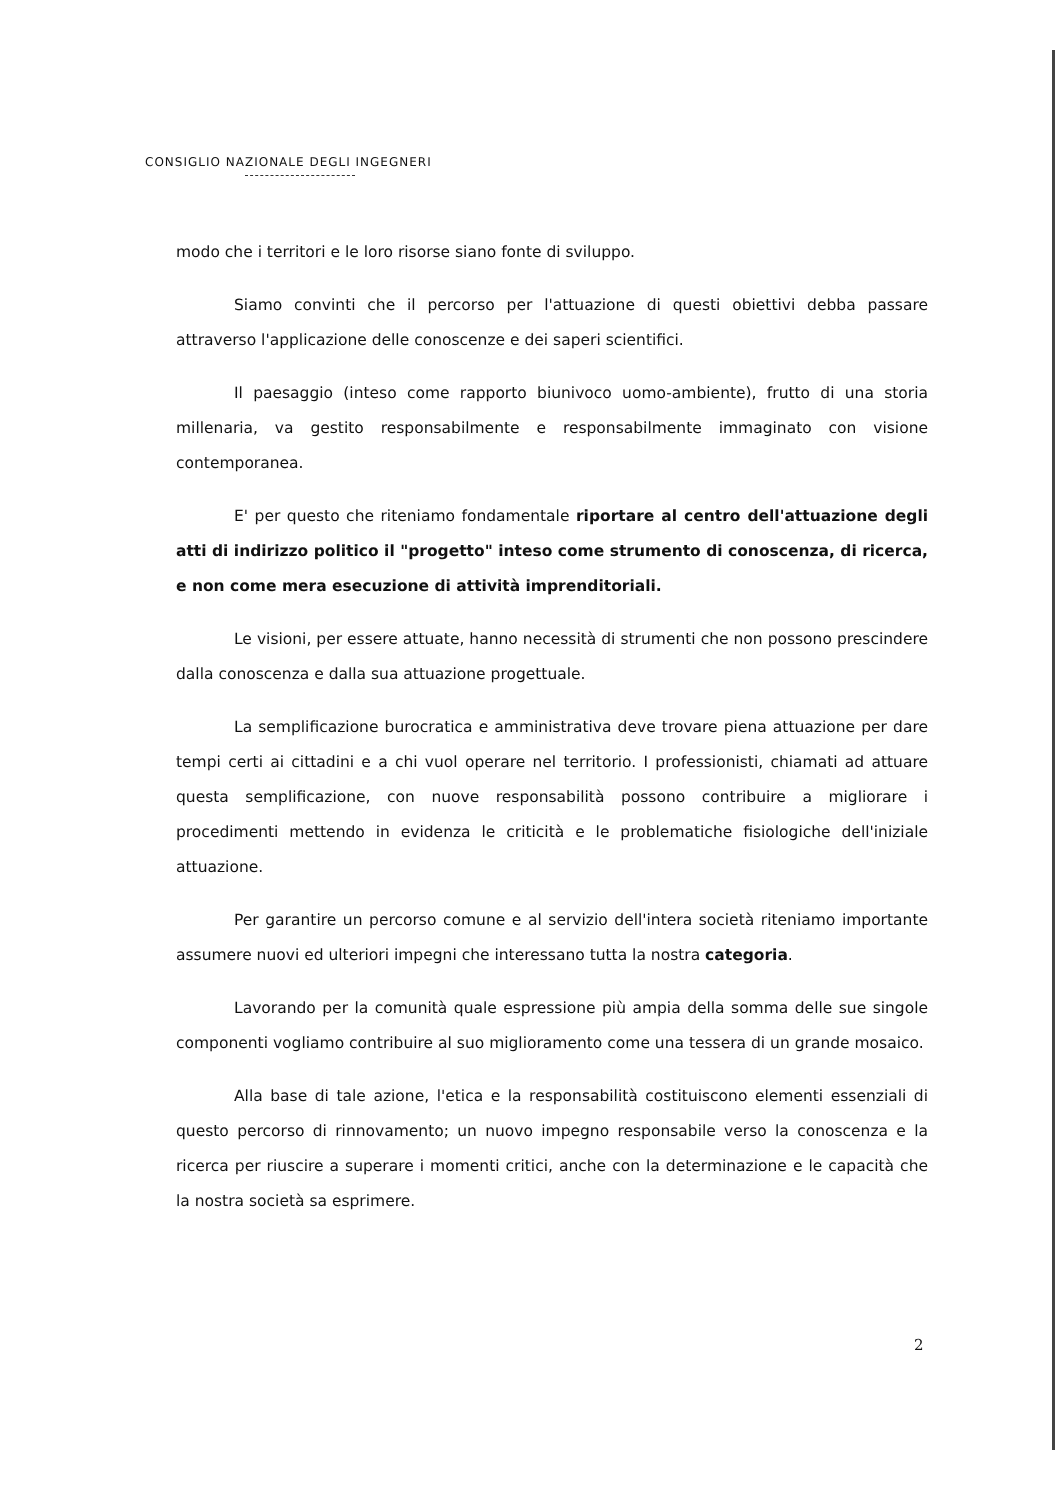CONSIGLIO NAZIONALE DEGLI INGEGNERI
modo che i territori e le loro risorse siano fonte di sviluppo.
Siamo convinti che il percorso per l'attuazione di questi obiettivi debba passare attraverso l'applicazione delle conoscenze e dei saperi scientifici.
Il paesaggio (inteso come rapporto biunivoco uomo-ambiente), frutto di una storia millenaria, va gestito responsabilmente e responsabilmente immaginato con visione contemporanea.
E' per questo che riteniamo fondamentale riportare al centro dell'attuazione degli atti di indirizzo politico il "progetto" inteso come strumento di conoscenza, di ricerca, e non come mera esecuzione di attività imprenditoriali.
Le visioni, per essere attuate, hanno necessità di strumenti che non possono prescindere dalla conoscenza e dalla sua attuazione progettuale.
La semplificazione burocratica e amministrativa deve trovare piena attuazione per dare tempi certi ai cittadini e a chi vuol operare nel territorio. I professionisti, chiamati ad attuare questa semplificazione, con nuove responsabilità possono contribuire a migliorare i procedimenti mettendo in evidenza le criticità e le problematiche fisiologiche dell'iniziale attuazione.
Per garantire un percorso comune e al servizio dell'intera società riteniamo importante assumere nuovi ed ulteriori impegni che interessano tutta la nostra categoria.
Lavorando per la comunità quale espressione più ampia della somma delle sue singole componenti vogliamo contribuire al suo miglioramento come una tessera di un grande mosaico.
Alla base di tale azione, l'etica e la responsabilità costituiscono elementi essenziali di questo percorso di rinnovamento; un nuovo impegno responsabile verso la conoscenza e la ricerca per riuscire a superare i momenti critici, anche con la determinazione e le capacità che la nostra società sa esprimere.
2